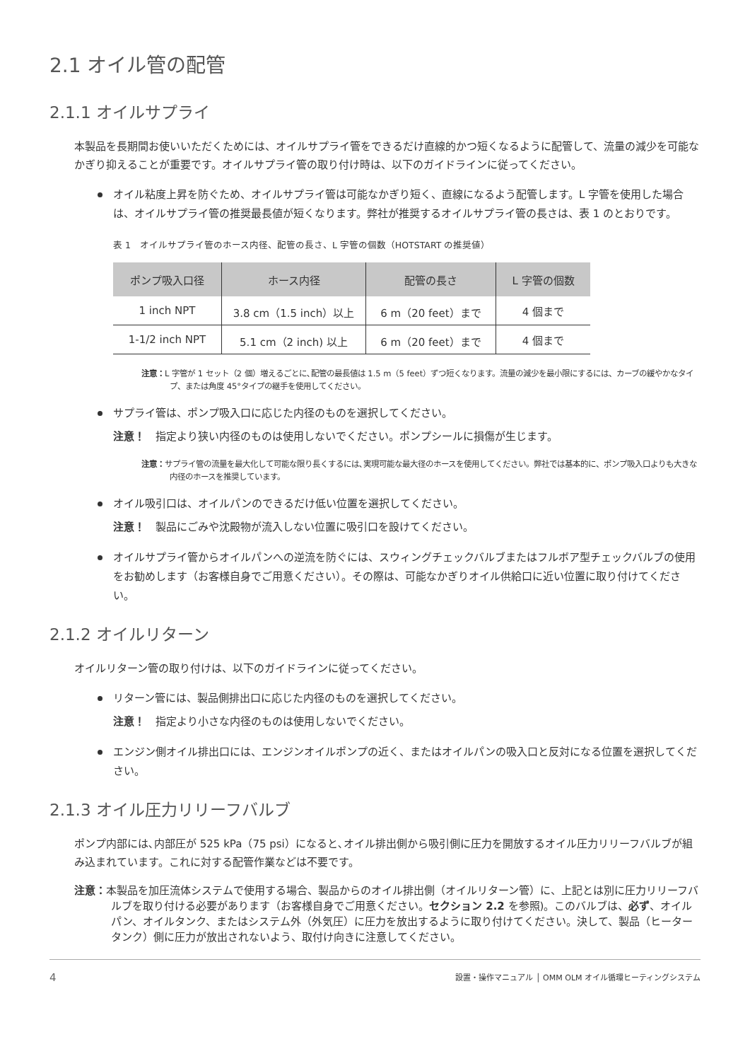2.1 オイル管の配管
2.1.1 オイルサプライ
本製品を長期間お使いいただくためには、オイルサプライ管をできるだけ直線的かつ短くなるように配管して、流量の減少を可能なかぎり抑えることが重要です。オイルサプライ管の取り付け時は、以下のガイドラインに従ってください。
オイル粘度上昇を防ぐため、オイルサプライ管は可能なかぎり短く、直線になるよう配管します。L 字管を使用した場合は、オイルサプライ管の推奨最長値が短くなります。弊社が推奨するオイルサプライ管の長さは、表 1 のとおりです。
表 1　オイルサプライ管のホース内径、配管の長さ、L 字管の個数（HOTSTART の推奨値）
| ポンプ吸入口径 | ホース内径 | 配管の長さ | L 字管の個数 |
| --- | --- | --- | --- |
| 1 inch NPT | 3.8 cm（1.5 inch）以上 | 6 m（20 feet）まで | 4 個まで |
| 1-1/2 inch NPT | 5.1 cm（2 inch) 以上 | 6 m（20 feet）まで | 4 個まで |
注意：L 字管が 1 セット（2 個）増えるごとに､配管の最長値は 1.5 m（5 feet）ずつ短くなります。流量の減少を最小限にするには、カーブの緩やかなタイプ、または角度 45°タイプの継手を使用してください。
サプライ管は、ポンプ吸入口に応じた内径のものを選択してください。
注意！　指定より狭い内径のものは使用しないでください。ポンプシールに損傷が生じます。
注意：サプライ管の流量を最大化して可能な限り長くするには､実現可能な最大径のホースを使用してください。弊社では基本的に、ポンプ吸入口よりも大きな内径のホースを推奨しています。
オイル吸引口は、オイルパンのできるだけ低い位置を選択してください。
注意！　製品にごみや沈殿物が流入しない位置に吸引口を設けてください。
オイルサプライ管からオイルパンへの逆流を防ぐには、スウィングチェックバルブまたはフルボア型チェックバルブの使用をお勧めします（お客様自身でご用意ください）。その際は、可能なかぎりオイル供給口に近い位置に取り付けてください。
2.1.2 オイルリターン
オイルリターン管の取り付けは、以下のガイドラインに従ってください。
リターン管には、製品側排出口に応じた内径のものを選択してください。
注意！　指定より小さな内径のものは使用しないでください。
エンジン側オイル排出口には、エンジンオイルポンプの近く、またはオイルパンの吸入口と反対になる位置を選択してください。
2.1.3 オイル圧力リリーフバルブ
ポンプ内部には､内部圧が 525 kPa（75 psi）になると､オイル排出側から吸引側に圧力を開放するオイル圧力リリーフバルブが組み込まれています。これに対する配管作業などは不要です。
注意：本製品を加圧流体システムで使用する場合、製品からのオイル排出側（オイルリターン管）に、上記とは別に圧力リリーフバルブを取り付ける必要があります（お客様自身でご用意ください。セクション 2.2 を参照)。このバルブは、必ず、オイルパン、オイルタンク、またはシステム外（外気圧）に圧力を放出するように取り付けてください。決して、製品（ヒータータンク）側に圧力が放出されないよう、取付け向きに注意してください。
4 設置・操作マニュアル │ OMM OLM オイル循環ヒーティングシステム